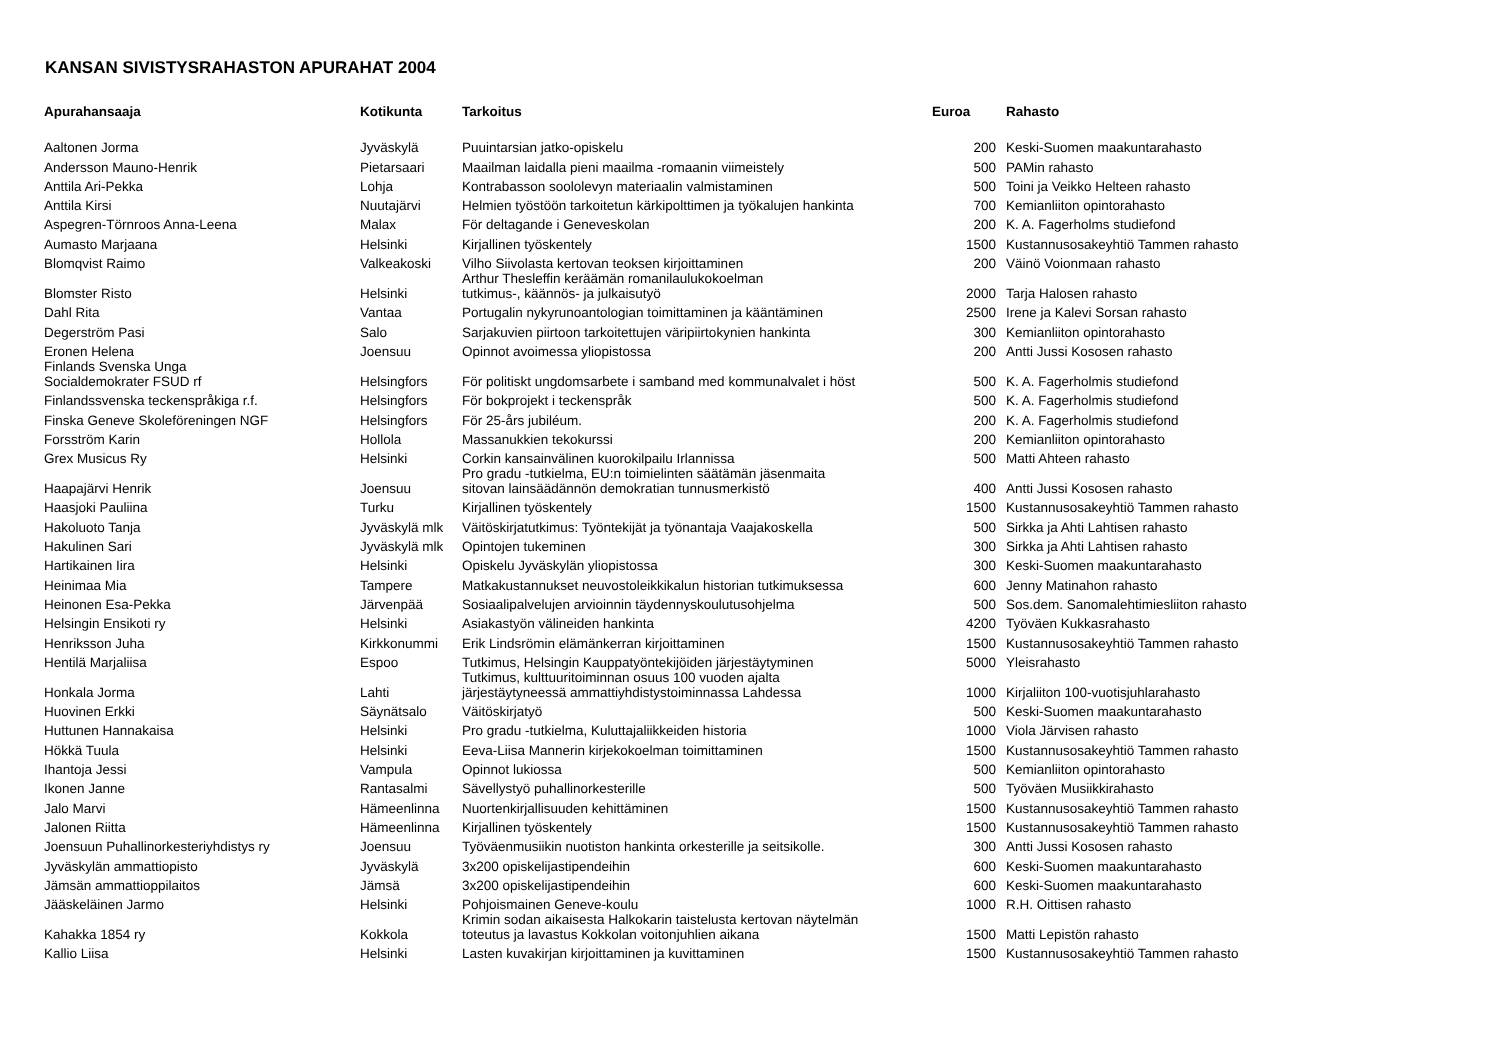KANSAN SIVISTYSRAHASTON APURAHAT 2004
| Apurahansaaja | Kotikunta | Tarkoitus | Euroa | Rahasto |
| --- | --- | --- | --- | --- |
| Aaltonen Jorma | Jyväskylä | Puuintarsian jatko-opiskelu | 200 | Keski-Suomen maakuntarahasto |
| Andersson Mauno-Henrik | Pietarsaari | Maailman laidalla pieni maailma -romaanin viimeistely | 500 | PAMin rahasto |
| Anttila Ari-Pekka | Lohja | Kontrabasson soololevyn materiaalin valmistaminen | 500 | Toini ja Veikko Helteen rahasto |
| Anttila Kirsi | Nuutajärvi | Helmien työstöön tarkoitetun kärkipolttimen ja työkalujen hankinta | 700 | Kemianliiton opintorahasto |
| Aspegren-Törnroos Anna-Leena | Malax | För deltagande i Geneveskolan | 200 | K. A. Fagerholms studiefond |
| Aumasto Marjaana | Helsinki | Kirjallinen työskentely | 1500 | Kustannusosakeyhtiö Tammen rahasto |
| Blomqvist Raimo | Valkeakoski | Vilho Siivolasta kertovan teoksen kirjoittaminen | 200 | Väinö Voionmaan rahasto |
| Blomster Risto | Helsinki | Arthur Thesleffin keräämän romanilaulukokoelman tutkimus-, käännös- ja julkaisutyö | 2000 | Tarja Halosen rahasto |
| Dahl Rita | Vantaa | Portugalin nykyrunoantologian toimittaminen ja kääntäminen | 2500 | Irene ja Kalevi Sorsan rahasto |
| Degerström Pasi | Salo | Sarjakuvien piirtoon tarkoitettujen väripiirtokynien hankinta | 300 | Kemianliiton opintorahasto |
| Eronen Helena | Joensuu | Opinnot avoimessa yliopistossa | 200 | Antti Jussi Kososen rahasto |
| Finlands Svenska Unga Socialdemokrater FSUD rf | Helsingfors | För politiskt ungdomsarbete i samband med kommunalvalet i höst | 500 | K. A. Fagerholmis studiefond |
| Finlandssvenska teckenspråkiga r.f. | Helsingfors | För bokprojekt i teckenspråk | 500 | K. A. Fagerholmis studiefond |
| Finska Geneve Skoleföreningen NGF | Helsingfors | För 25-års jubiléum. | 200 | K. A. Fagerholmis studiefond |
| Forsström Karin | Hollola | Massanukkien tekokurssi | 200 | Kemianliiton opintorahasto |
| Grex Musicus Ry | Helsinki | Corkin kansainvälinen kuorokilpailu Irlannissa | 500 | Matti Ahteen rahasto |
| Haapajärvi Henrik | Joensuu | Pro gradu -tutkielma, EU:n toimielinten säätämän jäsenmaita sitovan lainsäädännön demokratian tunnusmerkistö | 400 | Antti Jussi Kososen rahasto |
| Haasjoki Pauliina | Turku | Kirjallinen työskentely | 1500 | Kustannusosakeyhtiö Tammen rahasto |
| Hakoluoto Tanja | Jyväskylä mlk | Väitöskirjatutkimus: Työntekijät ja työnantaja Vaajakoskella | 500 | Sirkka ja Ahti Lahtisen rahasto |
| Hakulinen Sari | Jyväskylä mlk | Opintojen tukeminen | 300 | Sirkka ja Ahti Lahtisen rahasto |
| Hartikainen Iira | Helsinki | Opiskelu Jyväskylän yliopistossa | 300 | Keski-Suomen maakuntarahasto |
| Heinimaa Mia | Tampere | Matkakustannukset neuvostoleikkikalun historian tutkimuksessa | 600 | Jenny Matinahon rahasto |
| Heinonen Esa-Pekka | Järvenpää | Sosiaalipalvelujen arvioinnin täydennyskoulutusohjelma | 500 | Sos.dem. Sanomalehtimiesliiton rahasto |
| Helsingin Ensikoti ry | Helsinki | Asiakastyön välineiden hankinta | 4200 | Työväen Kukkasrahasto |
| Henriksson Juha | Kirkkonummi | Erik Lindsrömin elämänkerran kirjoittaminen | 1500 | Kustannusosakeyhtiö Tammen rahasto |
| Hentilä Marjaliisa | Espoo | Tutkimus, Helsingin Kauppatyöntekijöiden järjestäytyminen | 5000 | Yleisrahasto |
| Honkala Jorma | Lahti | Tutkimus, kulttuuritoiminnan osuus 100 vuoden ajalta järjestäytyneessä ammattiyhdistystoiminnassa Lahdessa | 1000 | Kirjaliiton 100-vuotisjuhlarahasto |
| Huovinen Erkki | Säynätsalo | Väitöskirjatyö | 500 | Keski-Suomen maakuntarahasto |
| Huttunen Hannakaisa | Helsinki | Pro gradu -tutkielma, Kuluttajaliikkeiden historia | 1000 | Viola Järvisen rahasto |
| Hökkä Tuula | Helsinki | Eeva-Liisa Mannerin kirjekokoelman toimittaminen | 1500 | Kustannusosakeyhtiö Tammen rahasto |
| Ihantoja Jessi | Vampula | Opinnot lukiossa | 500 | Kemianliiton opintorahasto |
| Ikonen Janne | Rantasalmi | Sävellystyö puhallinorkesterille | 500 | Työväen Musiikkirahasto |
| Jalo Marvi | Hämeenlinna | Nuortenkirjallisuuden kehittäminen | 1500 | Kustannusosakeyhtiö Tammen rahasto |
| Jalonen Riitta | Hämeenlinna | Kirjallinen työskentely | 1500 | Kustannusosakeyhtiö Tammen rahasto |
| Joensuun Puhallinorkesteriyhdistys ry | Joensuu | Työväenmusiikin nuotiston hankinta orkesterille ja seitsikolle. | 300 | Antti Jussi Kososen rahasto |
| Jyväskylän ammattiopisto | Jyväskylä | 3x200 opiskelijastipendeihin | 600 | Keski-Suomen maakuntarahasto |
| Jämsän ammattioppilaitos | Jämsä | 3x200 opiskelijastipendeihin | 600 | Keski-Suomen maakuntarahasto |
| Jääskeläinen Jarmo | Helsinki | Pohjoismainen Geneve-koulu | 1000 | R.H. Oittisen rahasto |
| Kahakka 1854 ry | Kokkola | Krimin sodan aikaisesta Halkokarin taistelusta kertovan näytelmän toteutus ja lavastus Kokkolan voitonjuhlien aikana | 1500 | Matti Lepistön rahasto |
| Kallio Liisa | Helsinki | Lasten kuvakirjan kirjoittaminen ja kuvittaminen | 1500 | Kustannusosakeyhtiö Tammen rahasto |